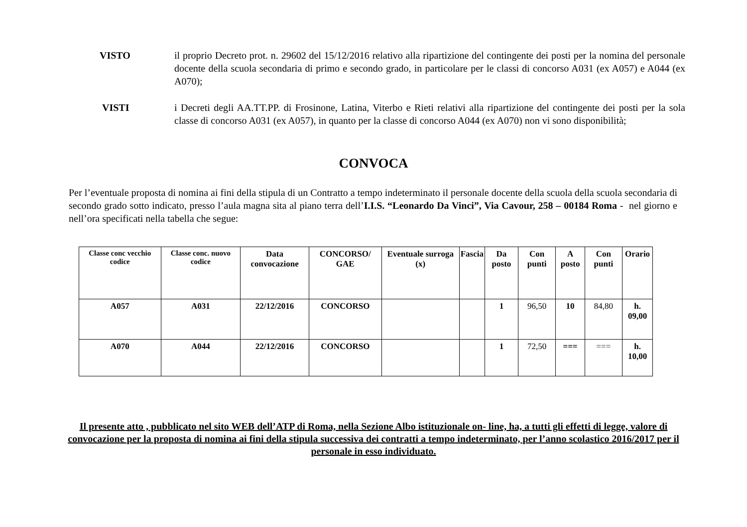VISTO il proprio Decreto prot. n. 29602 del 15/12/2016 relativo alla ripartizione del contingente dei posti per la nomina del personale docente della scuola secondaria di primo e secondo grado, in particolare per le classi di concorso A031 (ex A057) e A044 (ex A070);
VISTI i Decreti degli AA.TT.PP. di Frosinone, Latina, Viterbo e Rieti relativi alla ripartizione del contingente dei posti per la sola classe di concorso A031 (ex A057), in quanto per la classe di concorso A044 (ex A070) non vi sono disponibilità;
CONVOCA
Per l’eventuale proposta di nomina ai fini della stipula di un Contratto a tempo indeterminato il personale docente della scuola della scuola secondaria di secondo grado sotto indicato, presso l’aula magna sita al piano terra dell’I.I.S. “Leonardo Da Vinci”, Via Cavour, 258 – 00184 Roma - nel giorno e nell’ora specificati nella tabella che segue:
| Classe conc vecchio codice | Classe conc. nuovo codice | Data convocazione | CONCORSO/ GAE | Eventuale surroga (x) | Fascia | Da posto | Con punti | A posto | Con punti | Orario |
| --- | --- | --- | --- | --- | --- | --- | --- | --- | --- | --- |
| A057 | A031 | 22/12/2016 | CONCORSO | | | 1 | 96,50 | 10 | 84,80 | h. 09,00 |
| A070 | A044 | 22/12/2016 | CONCORSO | | | 1 | 72,50 | === | === | h. 10,00 |
Il presente atto , pubblicato nel sito WEB dell’ATP di Roma, nella Sezione Albo istituzionale on- line, ha, a tutti gli effetti di legge, valore di convocazione per la proposta di nomina ai fini della stipula successiva dei contratti a tempo indeterminato, per l’anno scolastico 2016/2017 per il personale in esso individuato.